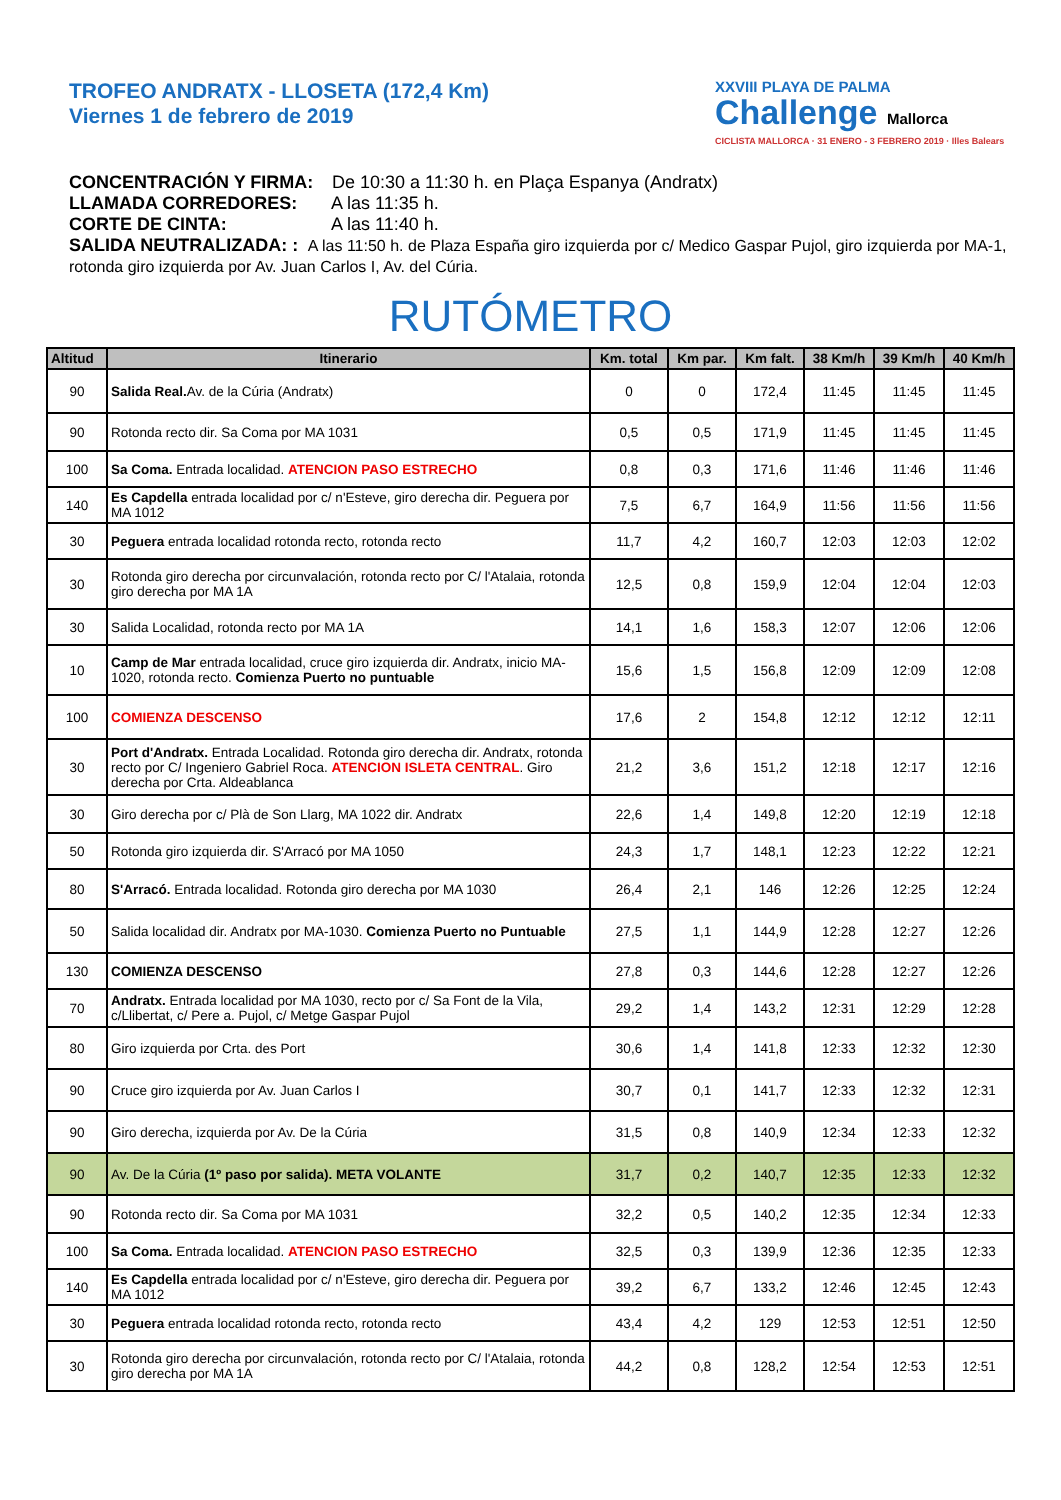TROFEO ANDRATX - LLOSETA (172,4 Km)
Viernes 1 de febrero de 2019
XXVIII PLAYA DE PALMA
Challenge Mallorca
CICLISTA MALLORCA · 31 ENERO - 3 FEBRERO 2019 · Illes Balears
CONCENTRACIÓN Y FIRMA: De 10:30 a 11:30 h. en Plaça Espanya (Andratx)
LLAMADA CORREDORES: A las 11:35 h.
CORTE DE CINTA: A las 11:40 h.
SALIDA NEUTRALIZADA: : A las 11:50 h. de Plaza España giro izquierda por c/ Medico Gaspar Pujol, giro izquierda por MA-1, rotonda giro izquierda por Av. Juan Carlos I, Av. del Cúria.
RUTÓMETRO
| Altitud | Itinerario | Km. total | Km par. | Km falt. | 38 Km/h | 39 Km/h | 40 Km/h |
| --- | --- | --- | --- | --- | --- | --- | --- |
| 90 | Salida Real. Av. de la Cúria (Andratx) | 0 | 0 | 172,4 | 11:45 | 11:45 | 11:45 |
| 90 | Rotonda recto dir. Sa Coma por MA 1031 | 0,5 | 0,5 | 171,9 | 11:45 | 11:45 | 11:45 |
| 100 | Sa Coma. Entrada localidad. ATENCION PASO ESTRECHO | 0,8 | 0,3 | 171,6 | 11:46 | 11:46 | 11:46 |
| 140 | Es Capdella entrada localidad por c/ n'Esteve, giro derecha dir. Peguera por MA 1012 | 7,5 | 6,7 | 164,9 | 11:56 | 11:56 | 11:56 |
| 30 | Peguera entrada localidad rotonda recto, rotonda recto | 11,7 | 4,2 | 160,7 | 12:03 | 12:03 | 12:02 |
| 30 | Rotonda giro derecha por circunvalación, rotonda recto por C/ l'Atalaia, rotonda giro derecha por MA 1A | 12,5 | 0,8 | 159,9 | 12:04 | 12:04 | 12:03 |
| 30 | Salida Localidad, rotonda recto por MA 1A | 14,1 | 1,6 | 158,3 | 12:07 | 12:06 | 12:06 |
| 10 | Camp de Mar entrada localidad, cruce giro izquierda dir. Andratx, inicio MA-1020, rotonda recto. Comienza Puerto no puntuable | 15,6 | 1,5 | 156,8 | 12:09 | 12:09 | 12:08 |
| 100 | COMIENZA DESCENSO | 17,6 | 2 | 154,8 | 12:12 | 12:12 | 12:11 |
| 30 | Port d'Andratx. Entrada Localidad. Rotonda giro derecha dir. Andratx, rotonda recto por C/ Ingeniero Gabriel Roca. ATENCION ISLETA CENTRAL . Giro derecha por Crta. Aldeablanca | 21,2 | 3,6 | 151,2 | 12:18 | 12:17 | 12:16 |
| 30 | Giro derecha por c/ Plà de Son Llarg, MA 1022 dir. Andratx | 22,6 | 1,4 | 149,8 | 12:20 | 12:19 | 12:18 |
| 50 | Rotonda giro izquierda dir. S'Arracó por MA 1050 | 24,3 | 1,7 | 148,1 | 12:23 | 12:22 | 12:21 |
| 80 | S'Arracó. Entrada localidad. Rotonda giro derecha por MA 1030 | 26,4 | 2,1 | 146 | 12:26 | 12:25 | 12:24 |
| 50 | Salida localidad dir. Andratx por MA-1030. Comienza Puerto no Puntuable | 27,5 | 1,1 | 144,9 | 12:28 | 12:27 | 12:26 |
| 130 | COMIENZA DESCENSO | 27,8 | 0,3 | 144,6 | 12:28 | 12:27 | 12:26 |
| 70 | Andratx. Entrada localidad por MA 1030, recto por c/ Sa Font de la Vila, c/Llibertat, c/ Pere a. Pujol, c/ Metge Gaspar Pujol | 29,2 | 1,4 | 143,2 | 12:31 | 12:29 | 12:28 |
| 80 | Giro izquierda por Crta. des Port | 30,6 | 1,4 | 141,8 | 12:33 | 12:32 | 12:30 |
| 90 | Cruce giro izquierda por Av. Juan Carlos I | 30,7 | 0,1 | 141,7 | 12:33 | 12:32 | 12:31 |
| 90 | Giro derecha, izquierda por Av. De la Cúria | 31,5 | 0,8 | 140,9 | 12:34 | 12:33 | 12:32 |
| 90 | Av. De la Cúria (1º paso por salida). META VOLANTE | 31,7 | 0,2 | 140,7 | 12:35 | 12:33 | 12:32 |
| 90 | Rotonda recto dir. Sa Coma por MA 1031 | 32,2 | 0,5 | 140,2 | 12:35 | 12:34 | 12:33 |
| 100 | Sa Coma. Entrada localidad. ATENCION PASO ESTRECHO | 32,5 | 0,3 | 139,9 | 12:36 | 12:35 | 12:33 |
| 140 | Es Capdella entrada localidad por c/ n'Esteve, giro derecha dir. Peguera por MA 1012 | 39,2 | 6,7 | 133,2 | 12:46 | 12:45 | 12:43 |
| 30 | Peguera entrada localidad rotonda recto, rotonda recto | 43,4 | 4,2 | 129 | 12:53 | 12:51 | 12:50 |
| 30 | Rotonda giro derecha por circunvalación, rotonda recto por C/ l'Atalaia, rotonda giro derecha por MA 1A | 44,2 | 0,8 | 128,2 | 12:54 | 12:53 | 12:51 |